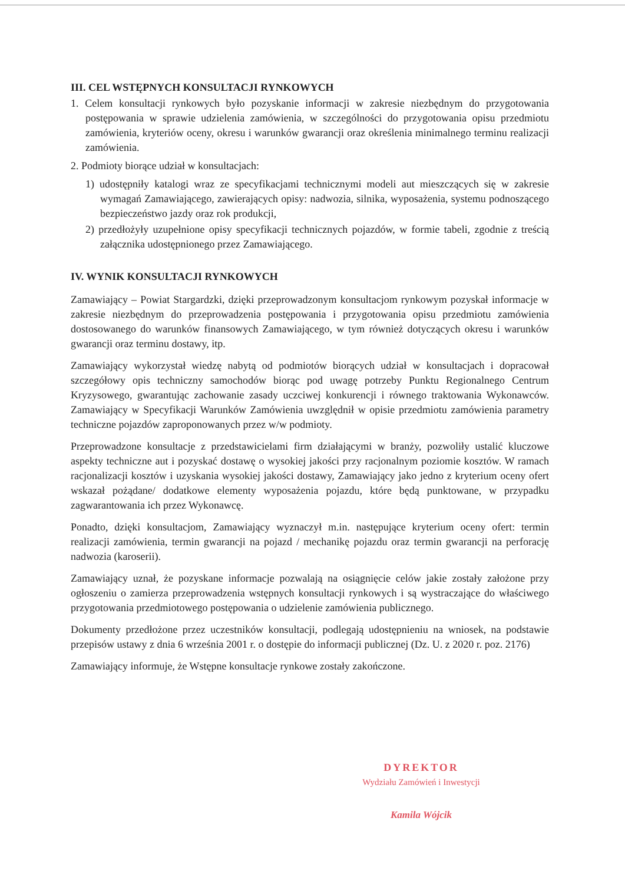III. CEL WSTĘPNYCH KONSULTACJI RYNKOWYCH
1. Celem konsultacji rynkowych było pozyskanie informacji w zakresie niezbędnym do przygotowania postępowania w sprawie udzielenia zamówienia, w szczególności do przygotowania opisu przedmiotu zamówienia, kryteriów oceny, okresu i warunków gwarancji oraz określenia minimalnego terminu realizacji zamówienia.
2. Podmioty biorące udział w konsultacjach:
1) udostępniły katalogi wraz ze specyfikacjami technicznymi modeli aut mieszczących się w zakresie wymagań Zamawiającego, zawierających opisy: nadwozia, silnika, wyposażenia, systemu podnoszącego bezpieczeństwo jazdy oraz rok produkcji,
2) przedłożyły uzupełnione opisy specyfikacji technicznych pojazdów, w formie tabeli, zgodnie z treścią załącznika udostępnionego przez Zamawiającego.
IV. WYNIK KONSULTACJI RYNKOWYCH
Zamawiający – Powiat Stargardzki, dzięki przeprowadzonym konsultacjom rynkowym pozyskał informacje w zakresie niezbędnym do przeprowadzenia postępowania i przygotowania opisu przedmiotu zamówienia dostosowanego do warunków finansowych Zamawiającego, w tym również dotyczących okresu i warunków gwarancji oraz terminu dostawy, itp.
Zamawiający wykorzystał wiedzę nabytą od podmiotów biorących udział w konsultacjach i dopracował szczegółowy opis techniczny samochodów biorąc pod uwagę potrzeby Punktu Regionalnego Centrum Kryzysowego, gwarantując zachowanie zasady uczciwej konkurencji i równego traktowania Wykonawców. Zamawiający w Specyfikacji Warunków Zamówienia uwzględnił w opisie przedmiotu zamówienia parametry techniczne pojazdów zaproponowanych przez w/w podmioty.
Przeprowadzone konsultacje z przedstawicielami firm działającymi w branży, pozwoliły ustalić kluczowe aspekty techniczne aut i pozyskać dostawę o wysokiej jakości przy racjonalnym poziomie kosztów. W ramach racjonalizacji kosztów i uzyskania wysokiej jakości dostawy, Zamawiający jako jedno z kryterium oceny ofert wskazał pożądane/ dodatkowe elementy wyposażenia pojazdu, które będą punktowane, w przypadku zagwarantowania ich przez Wykonawcę.
Ponadto, dzięki konsultacjom, Zamawiający wyznaczył m.in. następujące kryterium oceny ofert: termin realizacji zamówienia, termin gwarancji na pojazd / mechanikę pojazdu oraz termin gwarancji na perforację nadwozia (karoserii).
Zamawiający uznał, że pozyskane informacje pozwalają na osiągnięcie celów jakie zostały założone przy ogłoszeniu o zamierza przeprowadzenia wstępnych konsultacji rynkowych i są wystraczające do właściwego przygotowania przedmiotowego postępowania o udzielenie zamówienia publicznego.
Dokumenty przedłożone przez uczestników konsultacji, podlegają udostępnieniu na wniosek, na podstawie przepisów ustawy z dnia 6 września 2001 r. o dostępie do informacji publicznej (Dz. U. z 2020 r. poz. 2176)
Zamawiający informuje, że Wstępne konsultacje rynkowe zostały zakończone.
DYREKTOR
Wydziału Zamówień i Inwestycji
Kamila Wójcik